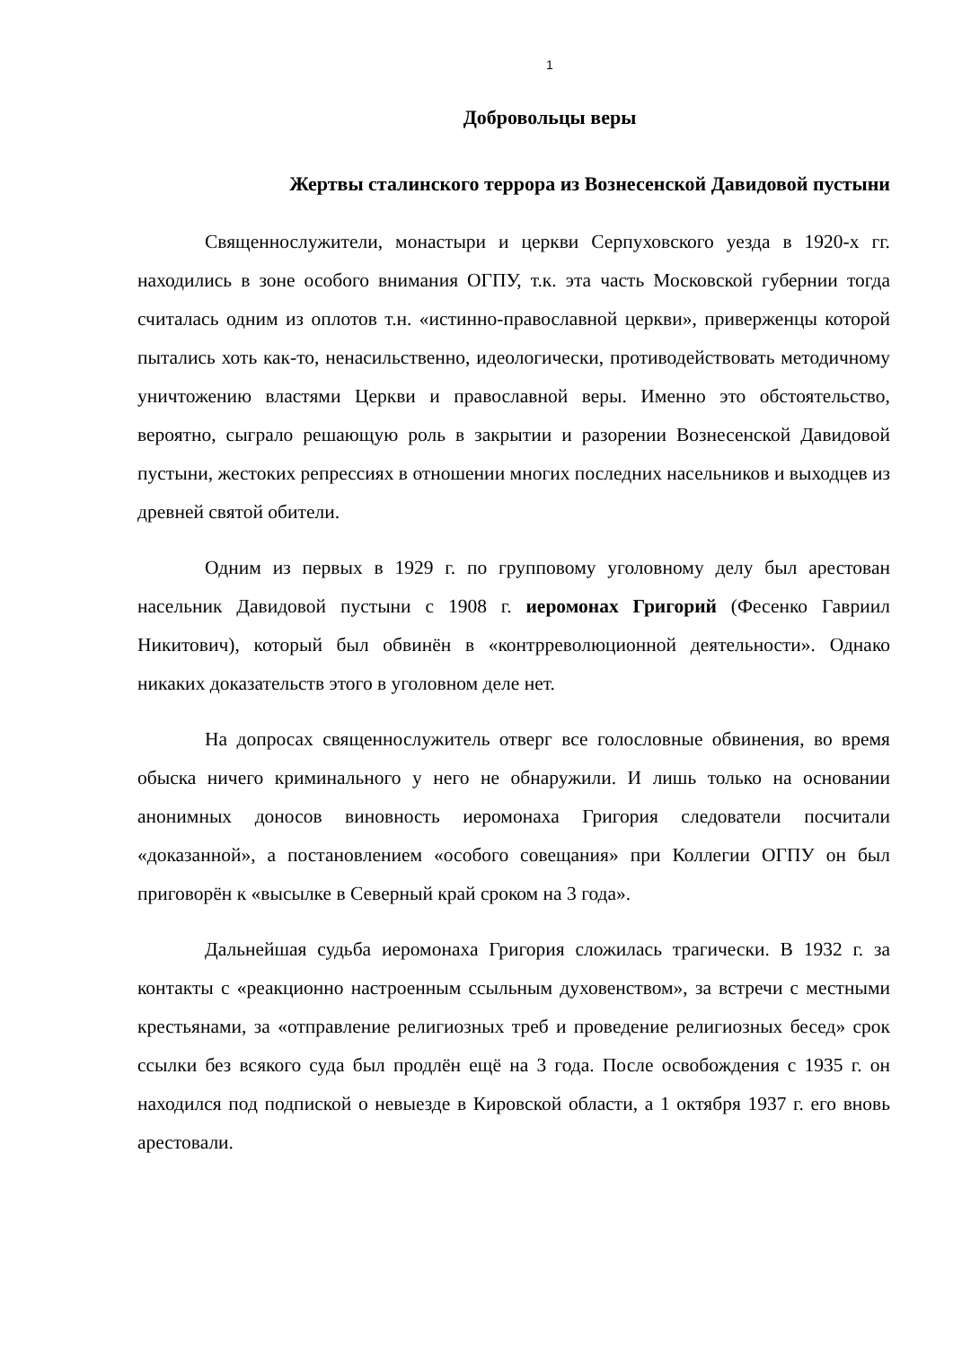1
Добровольцы веры
Жертвы сталинского террора из Вознесенской Давидовой пустыни
Священнослужители, монастыри и церкви Серпуховского уезда в 1920-х гг. находились в зоне особого внимания ОГПУ, т.к. эта часть Московской губернии тогда считалась одним из оплотов т.н. «истинно-православной церкви», приверженцы которой пытались хоть как-то, ненасильственно, идеологически, противодействовать методичному уничтожению властями Церкви и православной веры. Именно это обстоятельство, вероятно, сыграло решающую роль в закрытии и разорении Вознесенской Давидовой пустыни, жестоких репрессиях в отношении многих последних насельников и выходцев из древней святой обители.
Одним из первых в 1929 г. по групповому уголовному делу был арестован насельник Давидовой пустыни с 1908 г. иеромонах Григорий (Фесенко Гавриил Никитович), который был обвинён в «контрреволюционной деятельности». Однако никаких доказательств этого в уголовном деле нет.
На допросах священнослужитель отверг все голословные обвинения, во время обыска ничего криминального у него не обнаружили. И лишь только на основании анонимных доносов виновность иеромонаха Григория следователи посчитали «доказанной», а постановлением «особого совещания» при Коллегии ОГПУ он был приговорён к «высылке в Северный край сроком на 3 года».
Дальнейшая судьба иеромонаха Григория сложилась трагически. В 1932 г. за контакты с «реакционно настроенным ссыльным духовенством», за встречи с местными крестьянами, за «отправление религиозных треб и проведение религиозных бесед» срок ссылки без всякого суда был продлён ещё на 3 года. После освобождения с 1935 г. он находился под подпиской о невыезде в Кировской области, а 1 октября 1937 г. его вновь арестовали.